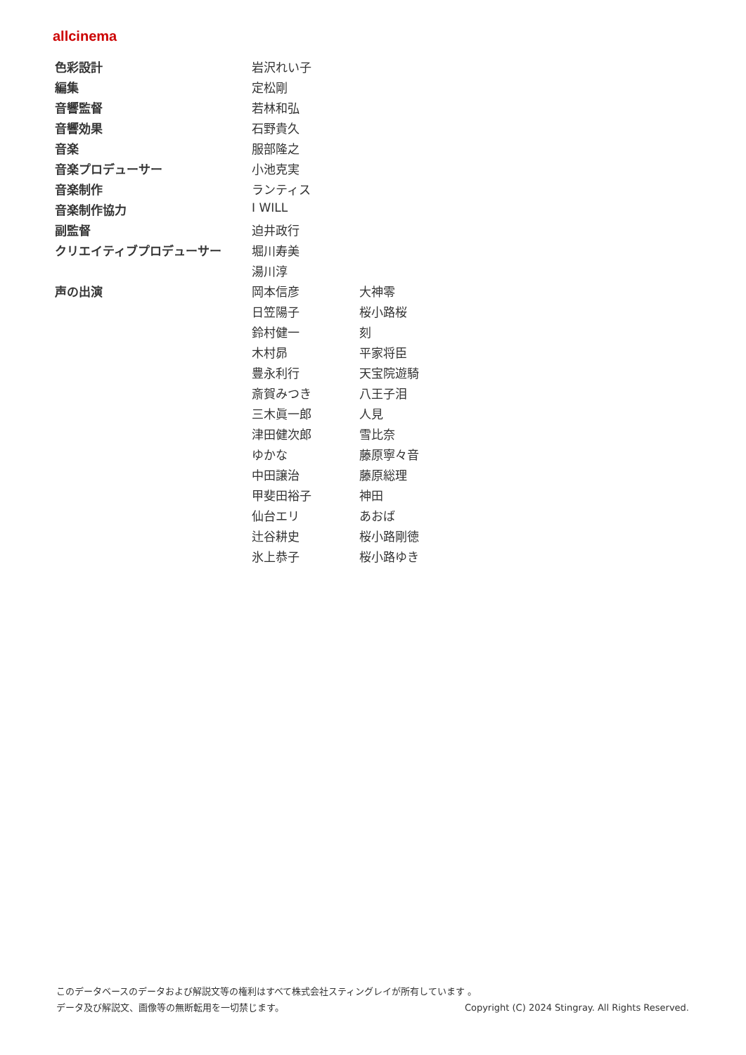allcinema
| 色彩設計 | 岩沢れい子 | |
| 編集 | 定松剛 | |
| 音響監督 | 若林和弘 | |
| 音響効果 | 石野貴久 | |
| 音楽 | 服部隆之 | |
| 音楽プロデューサー | 小池克実 | |
| 音楽制作 | ランティス | |
| 音楽制作協力 | I WILL | |
| 副監督 | 迫井政行 | |
| クリエイティブプロデューサー | 堀川寿美 | |
| | 湯川淳 | |
| 声の出演 | 岡本信彦 | 大神零 |
| | 日笠陽子 | 桜小路桜 |
| | 鈴村健一 | 刻 |
| | 木村昴 | 平家将臣 |
| | 豊永利行 | 天宝院遊騎 |
| | 斎賀みつき | 八王子泪 |
| | 三木眞一郎 | 人見 |
| | 津田健次郎 | 雪比奈 |
| | ゆかな | 藤原寧々音 |
| | 中田譲治 | 藤原総理 |
| | 甲斐田裕子 | 神田 |
| | 仙台エリ | あおば |
| | 辻谷耕史 | 桜小路剛徳 |
| | 氷上恭子 | 桜小路ゆき |
このデータベースのデータおよび解説文等の権利はすべて株式会社スティングレイが所有しています 。
データ及び解説文、画像等の無断転用を一切禁じます。 Copyright (C) 2024 Stingray. All Rights Reserved.